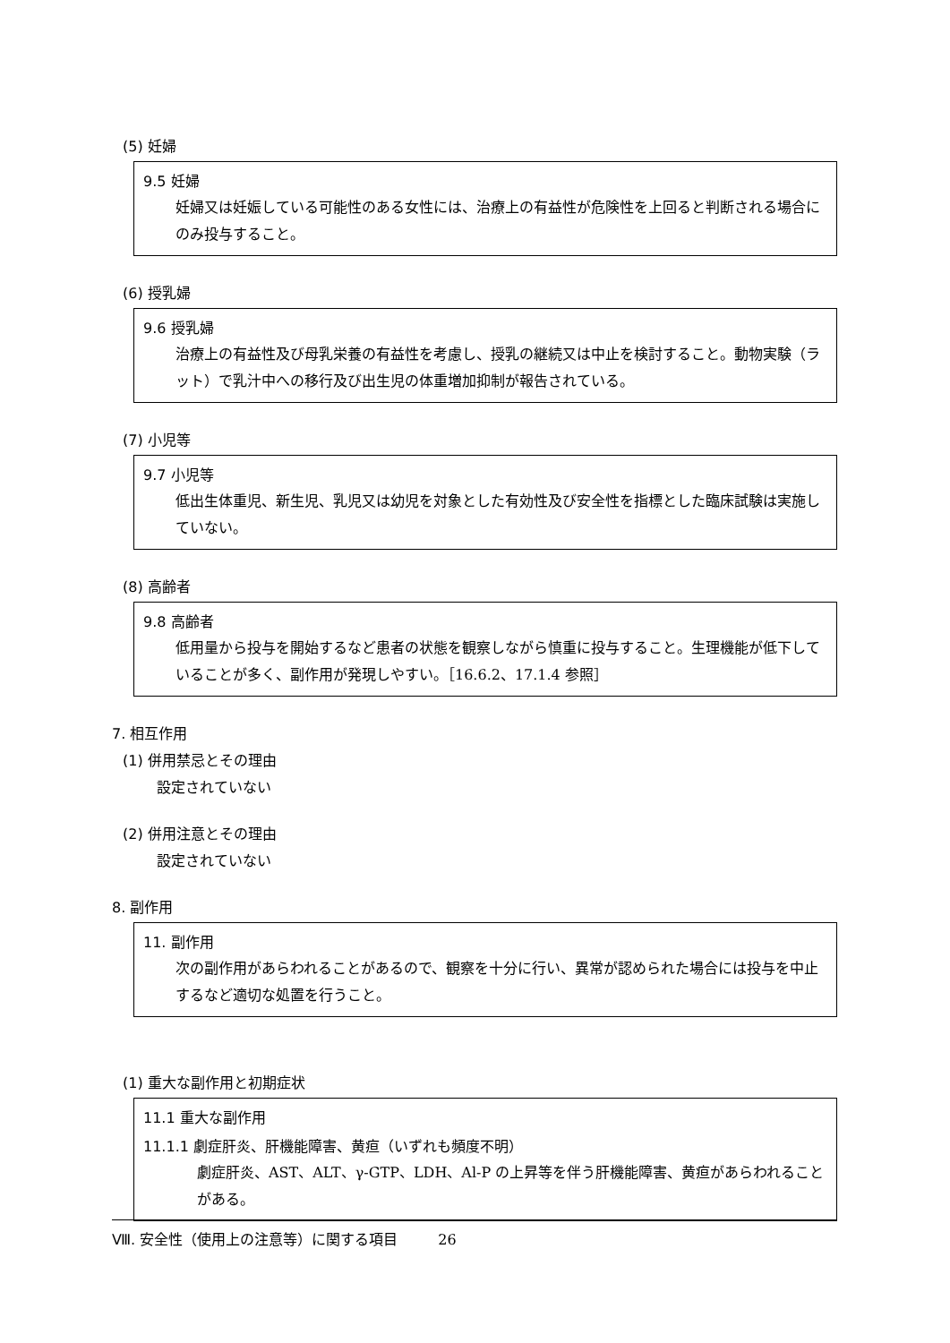(5) 妊婦
9.5 妊婦
妊婦又は妊娠している可能性のある女性には、治療上の有益性が危険性を上回ると判断される場合にのみ投与すること。
(6) 授乳婦
9.6 授乳婦
治療上の有益性及び母乳栄養の有益性を考慮し、授乳の継続又は中止を検討すること。動物実験（ラット）で乳汁中への移行及び出生児の体重増加抑制が報告されている。
(7) 小児等
9.7 小児等
低出生体重児、新生児、乳児又は幼児を対象とした有効性及び安全性を指標とした臨床試験は実施していない。
(8) 高齢者
9.8 高齢者
低用量から投与を開始するなど患者の状態を観察しながら慎重に投与すること。生理機能が低下していることが多く、副作用が発現しやすい。［16.6.2、17.1.4 参照］
7. 相互作用
(1) 併用禁忌とその理由
設定されていない
(2) 併用注意とその理由
設定されていない
8. 副作用
11. 副作用
次の副作用があらわれることがあるので、観察を十分に行い、異常が認められた場合には投与を中止するなど適切な処置を行うこと。
(1) 重大な副作用と初期症状
11.1 重大な副作用
11.1.1 劇症肝炎、肝機能障害、黄疸（いずれも頻度不明）
劇症肝炎、AST、ALT、γ-GTP、LDH、Al-P の上昇等を伴う肝機能障害、黄疸があらわれることがある。
Ⅷ. 安全性（使用上の注意等）に関する項目 26